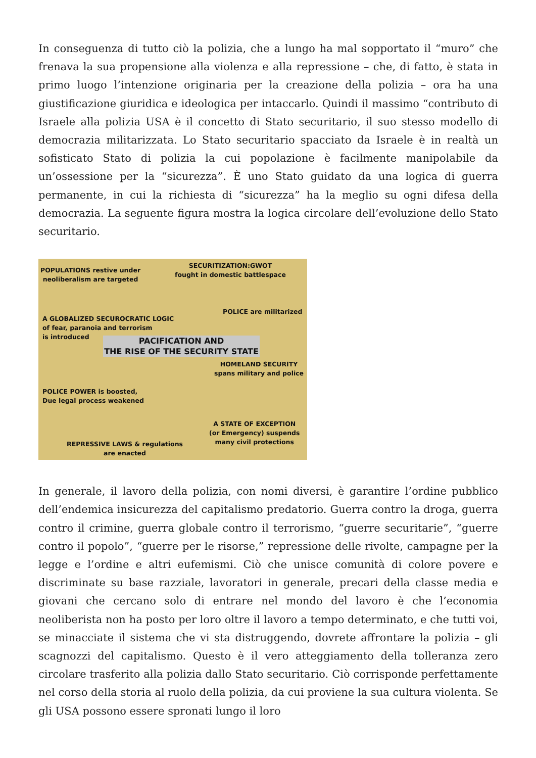In conseguenza di tutto ciò la polizia, che a lungo ha mal sopportato il “muro” che frenava la sua propensione alla violenza e alla repressione – che, di fatto, è stata in primo luogo l’intenzione originaria per la creazione della polizia – ora ha una giustificazione giuridica e ideologica per intaccarlo. Quindi il massimo “contributo di Israele alla polizia USA è il concetto di Stato securitario, il suo stesso modello di democrazia militarizzata. Lo Stato securitario spacciato da Israele è in realtà un sofisticato Stato di polizia la cui popolazione è facilmente manipolabile da un’ossessione per la “sicurezza”. È uno Stato guidato da una logica di guerra permanente, in cui la richiesta di “sicurezza” ha la meglio su ogni difesa della democrazia. La seguente figura mostra la logica circolare dell’evoluzione dello Stato securitario.
POPULATIONS restive under
neoliberalism are targeted
SECURITIZATION:GWOT
fought in domestic battlespace
POLICE are militarized
A GLOBALIZED SECUROCRATIC LOGIC
of fear, paranoia and terrorism
is introduced
PACIFICATION AND
THE RISE OF THE SECURITY STATE
HOMELAND SECURITY
spans military and police
POLICE POWER is boosted,
Due legal process weakened
A STATE OF EXCEPTION
(or Emergency) suspends
many civil protections
REPRESSIVE LAWS & regulations
are enacted
In generale, il lavoro della polizia, con nomi diversi, è garantire l’ordine pubblico dell’endemica insicurezza del capitalismo predatorio. Guerra contro la droga, guerra contro il crimine, guerra globale contro il terrorismo, “guerre securitarie”, “guerre contro il popolo”, “guerre per le risorse,” repressione delle rivolte, campagne per la legge e l’ordine e altri eufemismi. Ciò che unisce comunità di colore povere e discriminate su base razziale, lavoratori in generale, precari della classe media e giovani che cercano solo di entrare nel mondo del lavoro è che l’economia neoliberista non ha posto per loro oltre il lavoro a tempo determinato, e che tutti voi, se minacciate il sistema che vi sta distruggendo, dovrete affrontare la polizia – gli scagnozzi del capitalismo. Questo è il vero atteggiamento della tolleranza zero circolare trasferito alla polizia dallo Stato securitario. Ciò corrisponde perfettamente nel corso della storia al ruolo della polizia, da cui proviene la sua cultura violenta. Se gli USA possono essere spronati lungo il loro